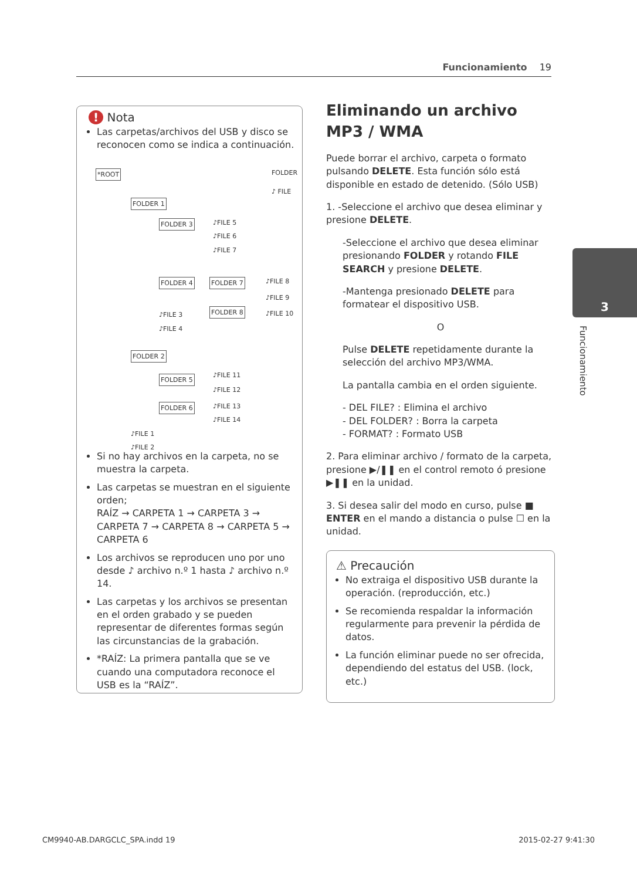Funcionamiento 19
! Nota
Las carpetas/archivos del USB y disco se reconocen como se indica a continuación.
*ROOT FOLDER
♪ FILE
FOLDER 1
FOLDER 3 ♪FILE 5
♪FILE 6
♪FILE 7
FOLDER 4 FOLDER 7 ♪FILE 8
♪FILE 9
FOLDER 8 ♪FILE 10 ♪FILE 3
♪FILE 4
FOLDER 2
FOLDER 5 ♪FILE 11
♪FILE 12
FOLDER 6 ♪FILE 13
♪FILE 14
♪FILE 1
♪FILE 2
Si no hay archivos en la carpeta, no se muestra la carpeta.
Las carpetas se muestran en el siguiente orden;
RAÍZ → CARPETA 1 → CARPETA 3 → CARPETA 7 → CARPETA 8 → CARPETA 5 → CARPETA 6
Los archivos se reproducen uno por uno desde ♪ archivo n.º 1 hasta ♪ archivo n.º 14.
Las carpetas y los archivos se presentan en el orden grabado y se pueden representar de diferentes formas según las circunstancias de la grabación.
*RAÍZ: La primera pantalla que se ve cuando una computadora reconoce el USB es la “RAÍZ”.
Eliminando un archivo MP3 / WMA
Puede borrar el archivo, carpeta o formato pulsando DELETE. Esta función sólo está disponible en estado de detenido. (Sólo USB)
1. -Seleccione el archivo que desea eliminar y presione DELETE.
-Seleccione el archivo que desea eliminar presionando FOLDER y rotando FILE SEARCH y presione DELETE.
-Mantenga presionado DELETE para formatear el dispositivo USB.
O
Pulse DELETE repetidamente durante la selección del archivo MP3/WMA.
La pantalla cambia en el orden siguiente.
- DEL FILE? : Elimina el archivo
- DEL FOLDER? : Borra la carpeta
- FORMAT? : Formato USB
2. Para eliminar archivo / formato de la carpeta, presione ▶/❚❚ en el control remoto ó presione ▶❚❚ en la unidad.
3. Si desea salir del modo en curso, pulse ■ ENTER en el mando a distancia o pulse ☐ en la unidad.
⚠ Precaución
No extraiga el dispositivo USB durante la operación. (reproducción, etc.)
Se recomienda respaldar la información regularmente para prevenir la pérdida de datos.
La función eliminar puede no ser ofrecida, dependiendo del estatus del USB. (lock, etc.)
3
Funcionamiento
CM9940-AB.DARGCLC_SPA.indd 19 2015-02-27 9:41:30